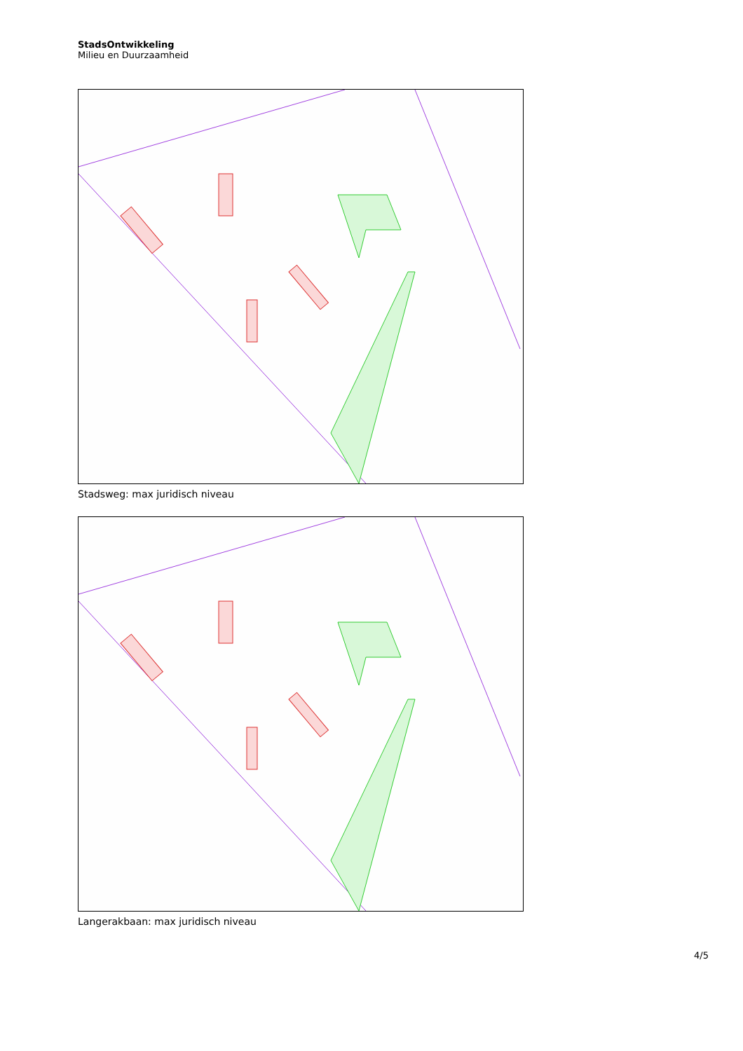StadsOntwikkeling
Milieu en Duurzaamheid
Stadsweg: max juridisch niveau
Langerakbaan: max juridisch niveau
4/5